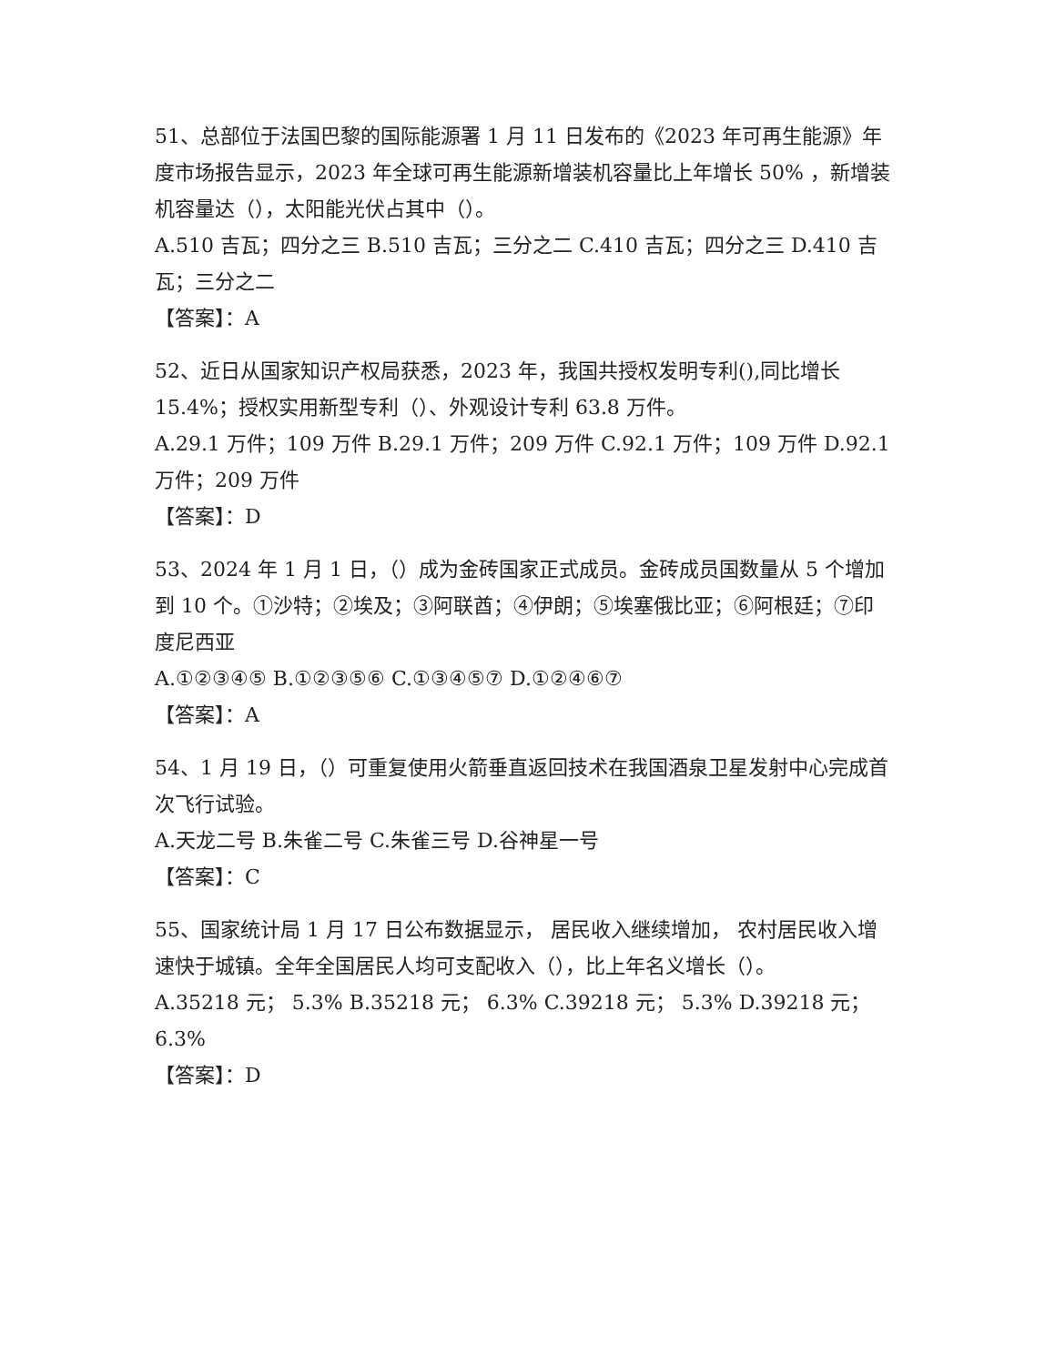51、总部位于法国巴黎的国际能源署 1 月 11 日发布的《2023 年可再生能源》年度市场报告显示，2023 年全球可再生能源新增装机容量比上年增长 50% ，新增装机容量达（），太阳能光伏占其中（）。
A.510 吉瓦；四分之三 B.510 吉瓦；三分之二 C.410 吉瓦；四分之三 D.410 吉瓦；三分之二
【答案】：A
52、近日从国家知识产权局获悉，2023 年，我国共授权发明专利(),同比增长 15.4%；授权实用新型专利（）、外观设计专利 63.8 万件。
A.29.1 万件；109 万件 B.29.1 万件；209 万件 C.92.1 万件；109 万件 D.92.1 万件；209 万件
【答案】：D
53、2024 年 1 月 1 日，（）成为金砖国家正式成员。金砖成员国数量从 5 个增加到 10 个。①沙特；②埃及；③阿联酋；④伊朗；⑤埃塞俄比亚；⑥阿根廷；⑦印度尼西亚
A.①②③④⑤ B.①②③⑤⑥ C.①③④⑤⑦ D.①②④⑥⑦
【答案】：A
54、1 月 19 日，（）可重复使用火箭垂直返回技术在我国酒泉卫星发射中心完成首次飞行试验。
A.天龙二号 B.朱雀二号 C.朱雀三号 D.谷神星一号
【答案】：C
55、国家统计局 1 月 17 日公布数据显示， 居民收入继续增加， 农村居民收入增速快于城镇。全年全国居民人均可支配收入（），比上年名义增长（）。
A.35218 元； 5.3% B.35218 元； 6.3% C.39218 元； 5.3% D.39218 元； 6.3%
【答案】：D